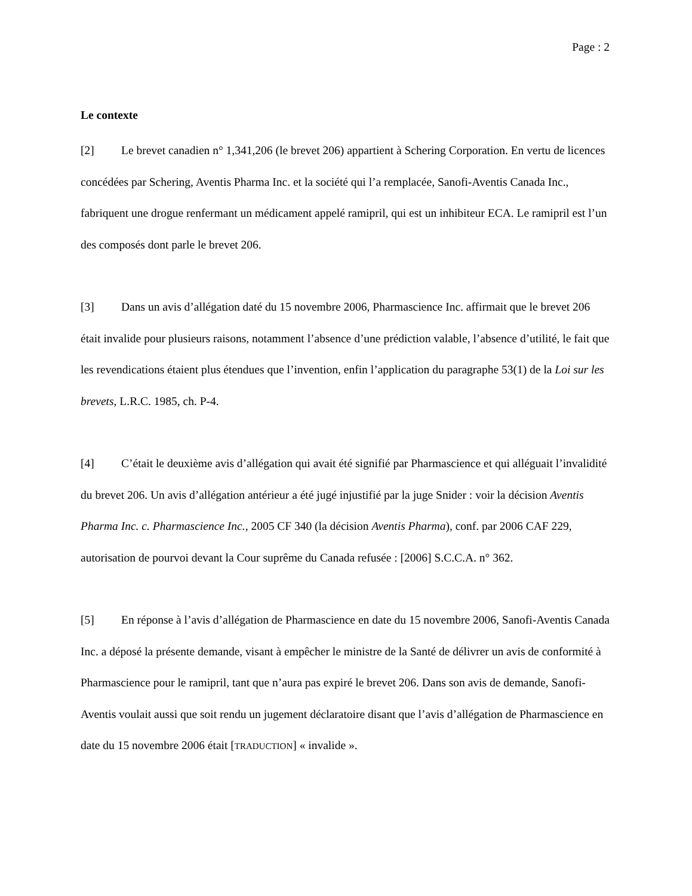Page : 2
Le contexte
[2] Le brevet canadien n° 1,341,206 (le brevet 206) appartient à Schering Corporation. En vertu de licences concédées par Schering, Aventis Pharma Inc. et la société qui l’a remplacée, Sanofi-Aventis Canada Inc., fabriquent une drogue renfermant un médicament appelé ramipril, qui est un inhibiteur ECA. Le ramipril est l’un des composés dont parle le brevet 206.
[3] Dans un avis d’allégation daté du 15 novembre 2006, Pharmascience Inc. affirmait que le brevet 206 était invalide pour plusieurs raisons, notamment l’absence d’une prédiction valable, l’absence d’utilité, le fait que les revendications étaient plus étendues que l’invention, enfin l’application du paragraphe 53(1) de la Loi sur les brevets, L.R.C. 1985, ch. P-4.
[4] C’était le deuxième avis d’allégation qui avait été signifié par Pharmascience et qui alléguait l’invalidité du brevet 206. Un avis d’allégation antérieur a été jugé injustifié par la juge Snider : voir la décision Aventis Pharma Inc. c. Pharmascience Inc., 2005 CF 340 (la décision Aventis Pharma), conf. par 2006 CAF 229, autorisation de pourvoi devant la Cour suprême du Canada refusée : [2006] S.C.C.A. n° 362.
[5] En réponse à l’avis d’allégation de Pharmascience en date du 15 novembre 2006, Sanofi-Aventis Canada Inc. a déposé la présente demande, visant à empêcher le ministre de la Santé de délivrer un avis de conformité à Pharmascience pour le ramipril, tant que n’aura pas expiré le brevet 206. Dans son avis de demande, Sanofi-Aventis voulait aussi que soit rendu un jugement déclaratoire disant que l’avis d’allégation de Pharmascience en date du 15 novembre 2006 était [TRADUCTION] « invalide ».